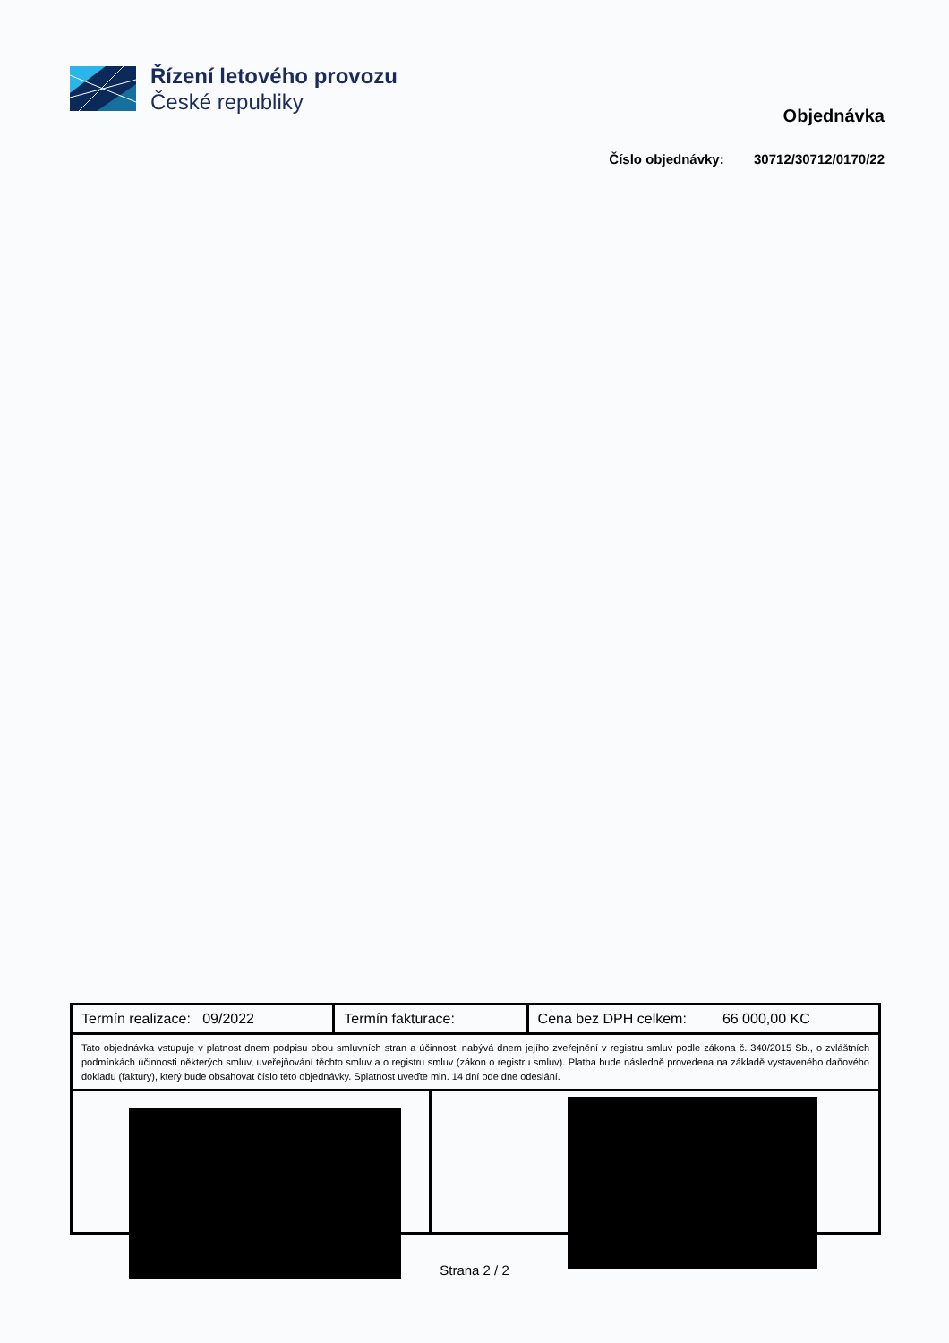Řízení letového provozu
České republiky
Objednávka
Číslo objednávky: 30712/30712/0170/22
| Termín realizace: 09/2022 | Termín fakturace: | | Cena bez DPH celkem: 66 000,00 KC |
| Tato objednávka vstupuje v platnost dnem podpisu obou smluvních stran a účinnosti nabývá dnem jejího zveřejnění v registru smluv podle zákona č. 340/2015 Sb., o zvláštních podmínkách účinnosti některých smluv, uveřejňování těchto smluv a o registru smluv (zákon o registru smluv). Platba bude následně provedena na základě vystaveného daňového dokladu (faktury), který bude obsahovat číslo této objednávky. Splatnost uveďte min. 14 dní ode dne odeslání. | | | |
Strana 2 / 2